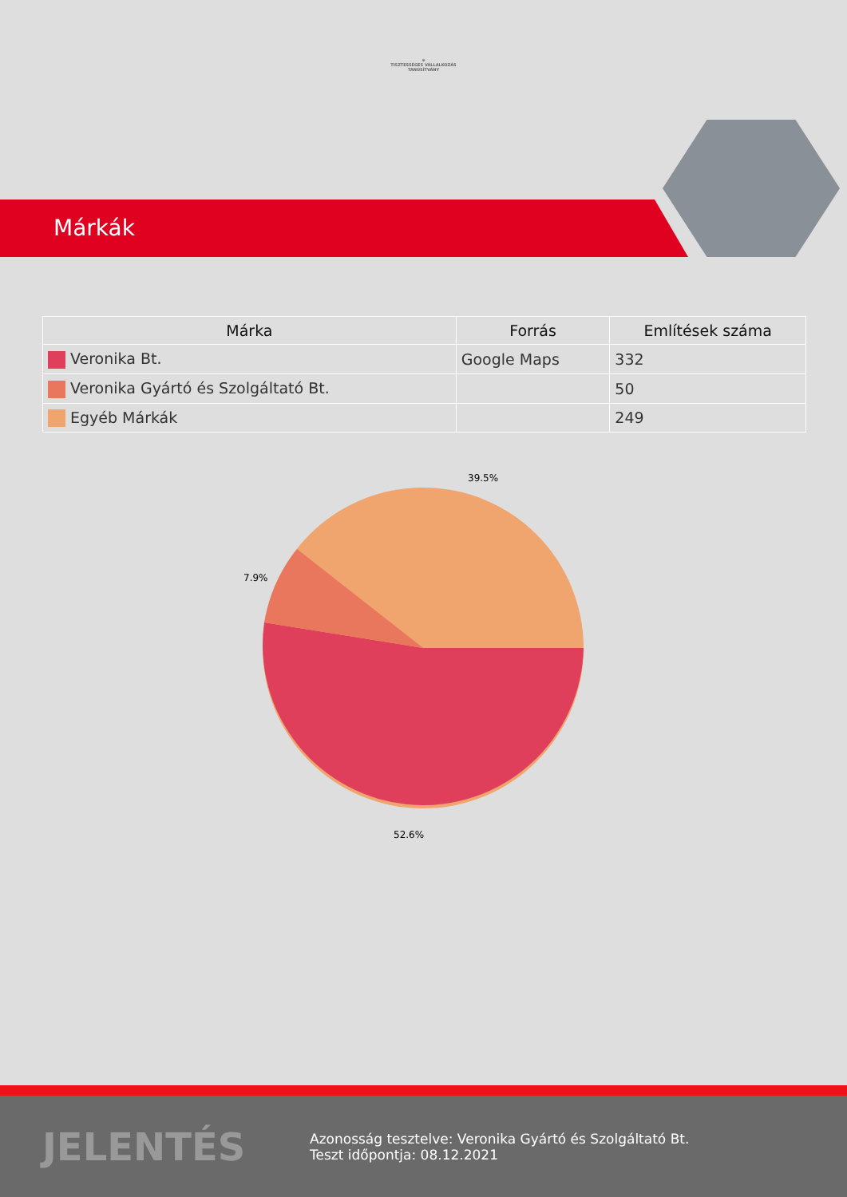⊕
TISZTESSÉGES VÁLLALKOZÁS
TANÚSÍTVÁNY
Márkák
| Márka | Forrás | Említések száma |
| --- | --- | --- |
| Veronika Bt. | Google Maps | 332 |
| Veronika Gyártó és Szolgáltató Bt. | | 50 |
| Egyéb Márkák | | 249 |
39.5%
7.9%
52.6%
JELENTÉS
Azonosság tesztelve: Veronika Gyártó és Szolgáltató Bt.
Teszt időpontja: 08.12.2021